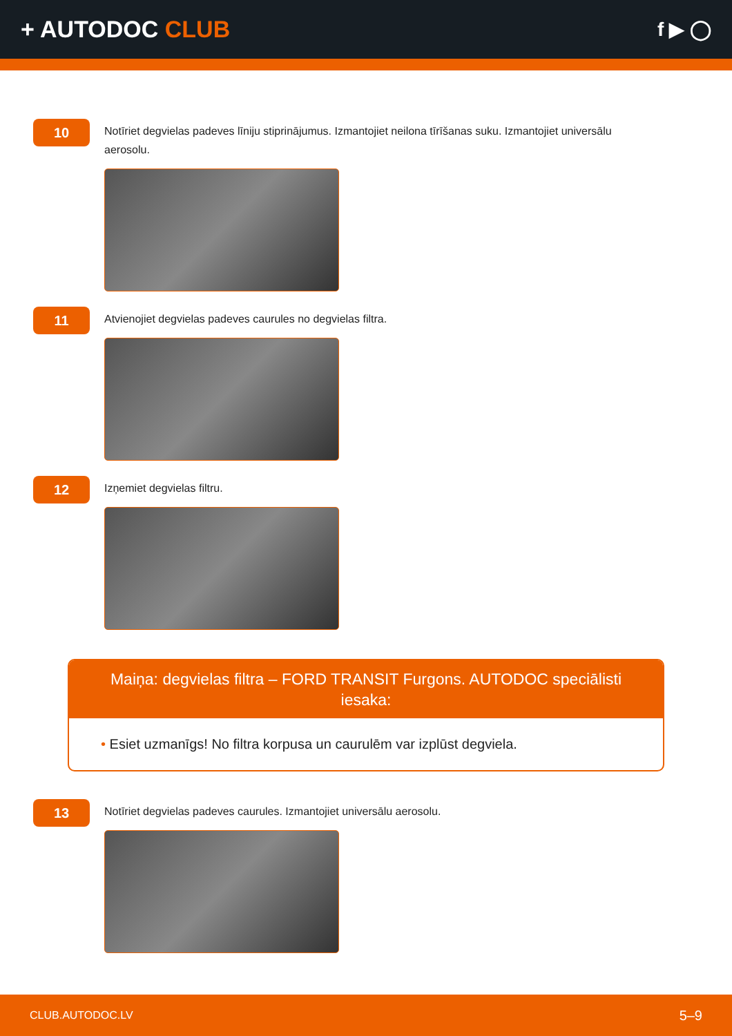+ AUTODOC CLUB
f ▶ ◯
10
Notīriet degvielas padeves līniju stiprinājumus. Izmantojiet neilona tīrīšanas suku. Izmantojiet universālu aerosolu.
11
Atvienojiet degvielas padeves caurules no degvielas filtra.
12
Izņemiet degvielas filtru.
Maiņa: degvielas filtra – FORD TRANSIT Furgons. AUTODOC speciālisti iesaka:
• Esiet uzmanīgs! No filtra korpusa un caurulēm var izplūst degviela.
13
Notīriet degvielas padeves caurules. Izmantojiet universālu aerosolu.
CLUB.AUTODOC.LV 5–9